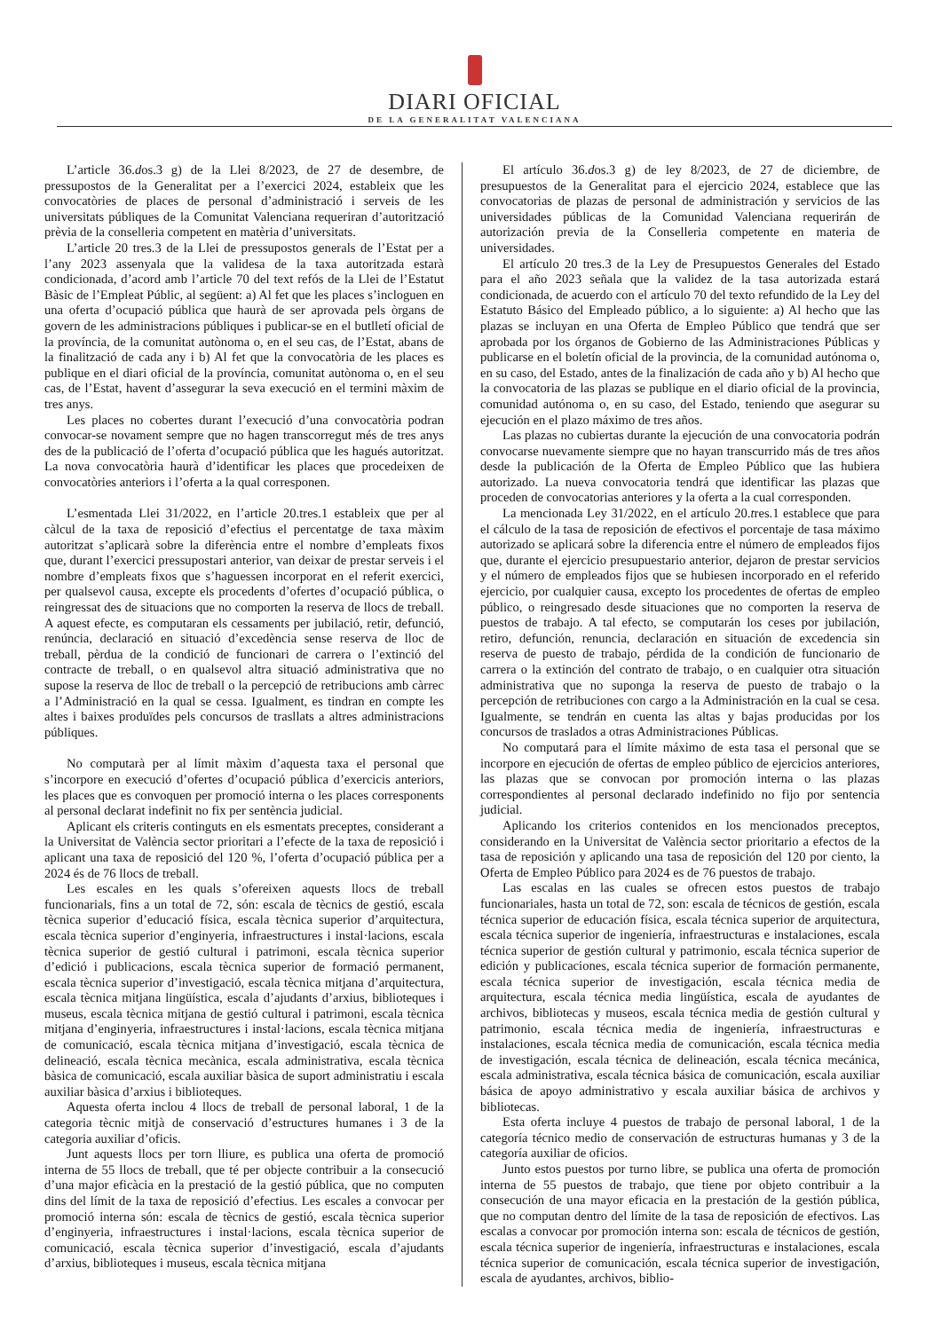DIARI OFICIAL
DE LA GENERALITAT VALENCIANA
L’article 36.dos.3 g) de la Llei 8/2023, de 27 de desembre, de pressupostos de la Generalitat per a l’exercici 2024, estableix que les convocatòries de places de personal d’administració i serveis de les universitats públiques de la Comunitat Valenciana requeriran d’autorització prèvia de la conselleria competent en matèria d’universitats.
L’article 20 tres.3 de la Llei de pressupostos generals de l’Estat per a l’any 2023 assenyala que la validesa de la taxa autoritzada estarà condicionada, d’acord amb l’article 70 del text refós de la Llei de l’Estatut Bàsic de l’Empleat Públic, al següent: a) Al fet que les places s’incloguen en una oferta d’ocupació pública que haurà de ser aprovada pels òrgans de govern de les administracions públiques i publicar-se en el butlletí oficial de la província, de la comunitat autònoma o, en el seu cas, de l’Estat, abans de la finalització de cada any i b) Al fet que la convocatòria de les places es publique en el diari oficial de la província, comunitat autònoma o, en el seu cas, de l’Estat, havent d’assegurar la seva execució en el termini màxim de tres anys.
Les places no cobertes durant l’execució d’una convocatòria podran convocar-se novament sempre que no hagen transcorregut més de tres anys des de la publicació de l’oferta d’ocupació pública que les hagués autoritzat. La nova convocatòria haurà d’identificar les places que procedeixen de convocatòries anteriors i l’oferta a la qual corresponen.
L’esmentada Llei 31/2022, en l’article 20.tres.1 estableix que per al càlcul de la taxa de reposició d’efectius el percentatge de taxa màxim autoritzat s’aplicarà sobre la diferència entre el nombre d’empleats fixos que, durant l’exercici pressupostari anterior, van deixar de prestar serveis i el nombre d’empleats fixos que s’haguessen incorporat en el referit exercici, per qualsevol causa, excepte els procedents d’ofertes d’ocupació pública, o reingressat des de situacions que no comporten la reserva de llocs de treball. A aquest efecte, es computaran els cessaments per jubilació, retir, defunció, renúncia, declaració en situació d’excedència sense reserva de lloc de treball, pèrdua de la condició de funcionari de carrera o l’extinció del contracte de treball, o en qualsevol altra situació administrativa que no supose la reserva de lloc de treball o la percepció de retribucions amb càrrec a l’Administració en la qual se cessa. Igualment, es tindran en compte les altes i baixes produïdes pels concursos de trasllats a altres administracions públiques.
No computarà per al límit màxim d’aquesta taxa el personal que s’incorpore en execució d’ofertes d’ocupació pública d’exercicis anteriors, les places que es convoquen per promoció interna o les places corresponents al personal declarat indefinit no fix per sentència judicial.
Aplicant els criteris continguts en els esmentats preceptes, considerant a la Universitat de València sector prioritari a l’efecte de la taxa de reposició i aplicant una taxa de reposició del 120 %, l’oferta d’ocupació pública per a 2024 és de 76 llocs de treball.
Les escales en les quals s’ofereixen aquests llocs de treball funcionarials, fins a un total de 72, són: escala de tècnics de gestió, escala tècnica superior d’educació física, escala tècnica superior d’arquitectura, escala tècnica superior d’enginyeria, infraestructures i instal·lacions, escala tècnica superior de gestió cultural i patrimoni, escala tècnica superior d’edició i publicacions, escala tècnica superior de formació permanent, escala tècnica superior d’investigació, escala tècnica mitjana d’arquitectura, escala tècnica mitjana lingüística, escala d’ajudants d’arxius, biblioteques i museus, escala tècnica mitjana de gestió cultural i patrimoni, escala tècnica mitjana d’enginyeria, infraestructures i instal·lacions, escala tècnica mitjana de comunicació, escala tècnica mitjana d’investigació, escala tècnica de delineació, escala tècnica mecànica, escala administrativa, escala tècnica bàsica de comunicació, escala auxiliar bàsica de suport administratiu i escala auxiliar bàsica d’arxius i biblioteques.
Aquesta oferta inclou 4 llocs de treball de personal laboral, 1 de la categoria tècnic mitjà de conservació d’estructures humanes i 3 de la categoria auxiliar d’oficis.
Junt aquests llocs per torn lliure, es publica una oferta de promoció interna de 55 llocs de treball, que té per objecte contribuir a la consecució d’una major eficàcia en la prestació de la gestió pública, que no computen dins del límit de la taxa de reposició d’efectius. Les escales a convocar per promoció interna són: escala de tècnics de gestió, escala tècnica superior d’enginyeria, infraestructures i instal·lacions, escala tècnica superior de comunicació, escala tècnica superior d’investigació, escala d’ajudants d’arxius, biblioteques i museus, escala tècnica mitjana
El artículo 36.dos.3 g) de ley 8/2023, de 27 de diciembre, de presupuestos de la Generalitat para el ejercicio 2024, establece que las convocatorias de plazas de personal de administración y servicios de las universidades públicas de la Comunidad Valenciana requerirán de autorización previa de la Conselleria competente en materia de universidades.
El artículo 20 tres.3 de la Ley de Presupuestos Generales del Estado para el año 2023 señala que la validez de la tasa autorizada estará condicionada, de acuerdo con el artículo 70 del texto refundido de la Ley del Estatuto Básico del Empleado público, a lo siguiente: a) Al hecho que las plazas se incluyan en una Oferta de Empleo Público que tendrá que ser aprobada por los órganos de Gobierno de las Administraciones Públicas y publicarse en el boletín oficial de la provincia, de la comunidad autónoma o, en su caso, del Estado, antes de la finalización de cada año y b) Al hecho que la convocatoria de las plazas se publique en el diario oficial de la provincia, comunidad autónoma o, en su caso, del Estado, teniendo que asegurar su ejecución en el plazo máximo de tres años.
Las plazas no cubiertas durante la ejecución de una convocatoria podrán convocarse nuevamente siempre que no hayan transcurrido más de tres años desde la publicación de la Oferta de Empleo Público que las hubiera autorizado. La nueva convocatoria tendrá que identificar las plazas que proceden de convocatorias anteriores y la oferta a la cual corresponden.
La mencionada Ley 31/2022, en el artículo 20.tres.1 establece que para el cálculo de la tasa de reposición de efectivos el porcentaje de tasa máximo autorizado se aplicará sobre la diferencia entre el número de empleados fijos que, durante el ejercicio presupuestario anterior, dejaron de prestar servicios y el número de empleados fijos que se hubiesen incorporado en el referido ejercicio, por cualquier causa, excepto los procedentes de ofertas de empleo público, o reingresado desde situaciones que no comporten la reserva de puestos de trabajo. A tal efecto, se computarán los ceses por jubilación, retiro, defunción, renuncia, declaración en situación de excedencia sin reserva de puesto de trabajo, pérdida de la condición de funcionario de carrera o la extinción del contrato de trabajo, o en cualquier otra situación administrativa que no suponga la reserva de puesto de trabajo o la percepción de retribuciones con cargo a la Administración en la cual se cesa. Igualmente, se tendrán en cuenta las altas y bajas producidas por los concursos de traslados a otras Administraciones Públicas.
No computará para el límite máximo de esta tasa el personal que se incorpore en ejecución de ofertas de empleo público de ejercicios anteriores, las plazas que se convocan por promoción interna o las plazas correspondientes al personal declarado indefinido no fijo por sentencia judicial.
Aplicando los criterios contenidos en los mencionados preceptos, considerando en la Universitat de València sector prioritario a efectos de la tasa de reposición y aplicando una tasa de reposición del 120 por ciento, la Oferta de Empleo Público para 2024 es de 76 puestos de trabajo.
Las escalas en las cuales se ofrecen estos puestos de trabajo funcionariales, hasta un total de 72, son: escala de técnicos de gestión, escala técnica superior de educación física, escala técnica superior de arquitectura, escala técnica superior de ingeniería, infraestructuras e instalaciones, escala técnica superior de gestión cultural y patrimonio, escala técnica superior de edición y publicaciones, escala técnica superior de formación permanente, escala técnica superior de investigación, escala técnica media de arquitectura, escala técnica media lingüística, escala de ayudantes de archivos, bibliotecas y museos, escala técnica media de gestión cultural y patrimonio, escala técnica media de ingeniería, infraestructuras e instalaciones, escala técnica media de comunicación, escala técnica media de investigación, escala técnica de delineación, escala técnica mecánica, escala administrativa, escala técnica básica de comunicación, escala auxiliar básica de apoyo administrativo y escala auxiliar básica de archivos y bibliotecas.
Esta oferta incluye 4 puestos de trabajo de personal laboral, 1 de la categoría técnico medio de conservación de estructuras humanas y 3 de la categoría auxiliar de oficios.
Junto estos puestos por turno libre, se publica una oferta de promoción interna de 55 puestos de trabajo, que tiene por objeto contribuir a la consecución de una mayor eficacia en la prestación de la gestión pública, que no computan dentro del límite de la tasa de reposición de efectivos. Las escalas a convocar por promoción interna son: escala de técnicos de gestión, escala técnica superior de ingeniería, infraestructuras e instalaciones, escala técnica superior de comunicación, escala técnica superior de investigación, escala de ayudantes, archivos, biblio-